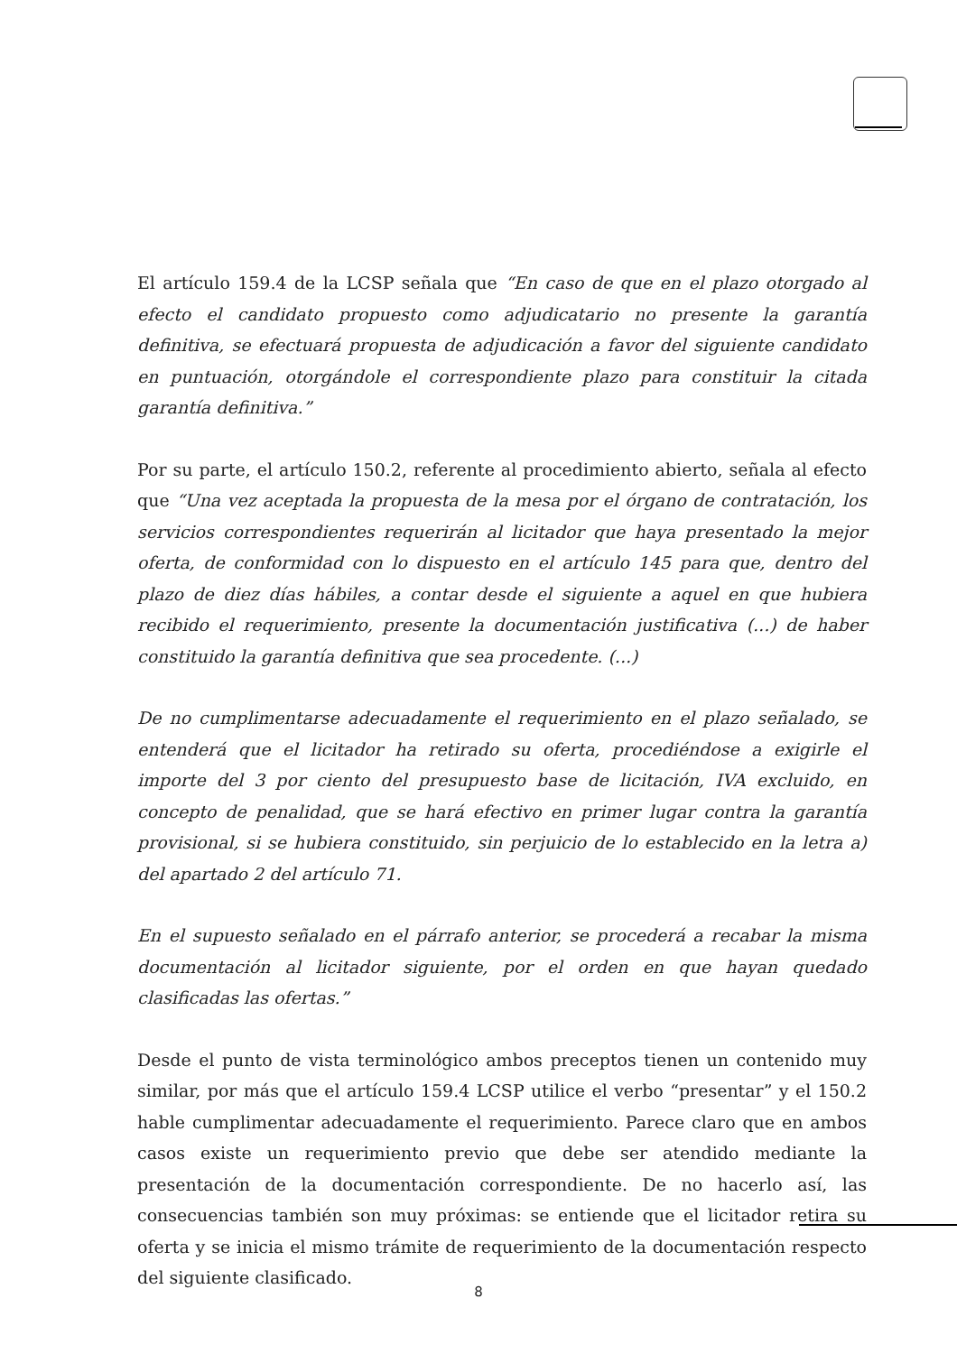El artículo 159.4 de la LCSP señala que “En caso de que en el plazo otorgado al efecto el candidato propuesto como adjudicatario no presente la garantía definitiva, se efectuará propuesta de adjudicación a favor del siguiente candidato en puntuación, otorgándole el correspondiente plazo para constituir la citada garantía definitiva.”
Por su parte, el artículo 150.2, referente al procedimiento abierto, señala al efecto que “Una vez aceptada la propuesta de la mesa por el órgano de contratación, los servicios correspondientes requerirán al licitador que haya presentado la mejor oferta, de conformidad con lo dispuesto en el artículo 145 para que, dentro del plazo de diez días hábiles, a contar desde el siguiente a aquel en que hubiera recibido el requerimiento, presente la documentación justificativa (...) de haber constituido la garantía definitiva que sea procedente. (...)
De no cumplimentarse adecuadamente el requerimiento en el plazo señalado, se entenderá que el licitador ha retirado su oferta, procediéndose a exigirle el importe del 3 por ciento del presupuesto base de licitación, IVA excluido, en concepto de penalidad, que se hará efectivo en primer lugar contra la garantía provisional, si se hubiera constituido, sin perjuicio de lo establecido en la letra a) del apartado 2 del artículo 71.
En el supuesto señalado en el párrafo anterior, se procederá a recabar la misma documentación al licitador siguiente, por el orden en que hayan quedado clasificadas las ofertas.”
Desde el punto de vista terminológico ambos preceptos tienen un contenido muy similar, por más que el artículo 159.4 LCSP utilice el verbo “presentar” y el 150.2 hable cumplimentar adecuadamente el requerimiento. Parece claro que en ambos casos existe un requerimiento previo que debe ser atendido mediante la presentación de la documentación correspondiente. De no hacerlo así, las consecuencias también son muy próximas: se entiende que el licitador retira su oferta y se inicia el mismo trámite de requerimiento de la documentación respecto del siguiente clasificado.
8